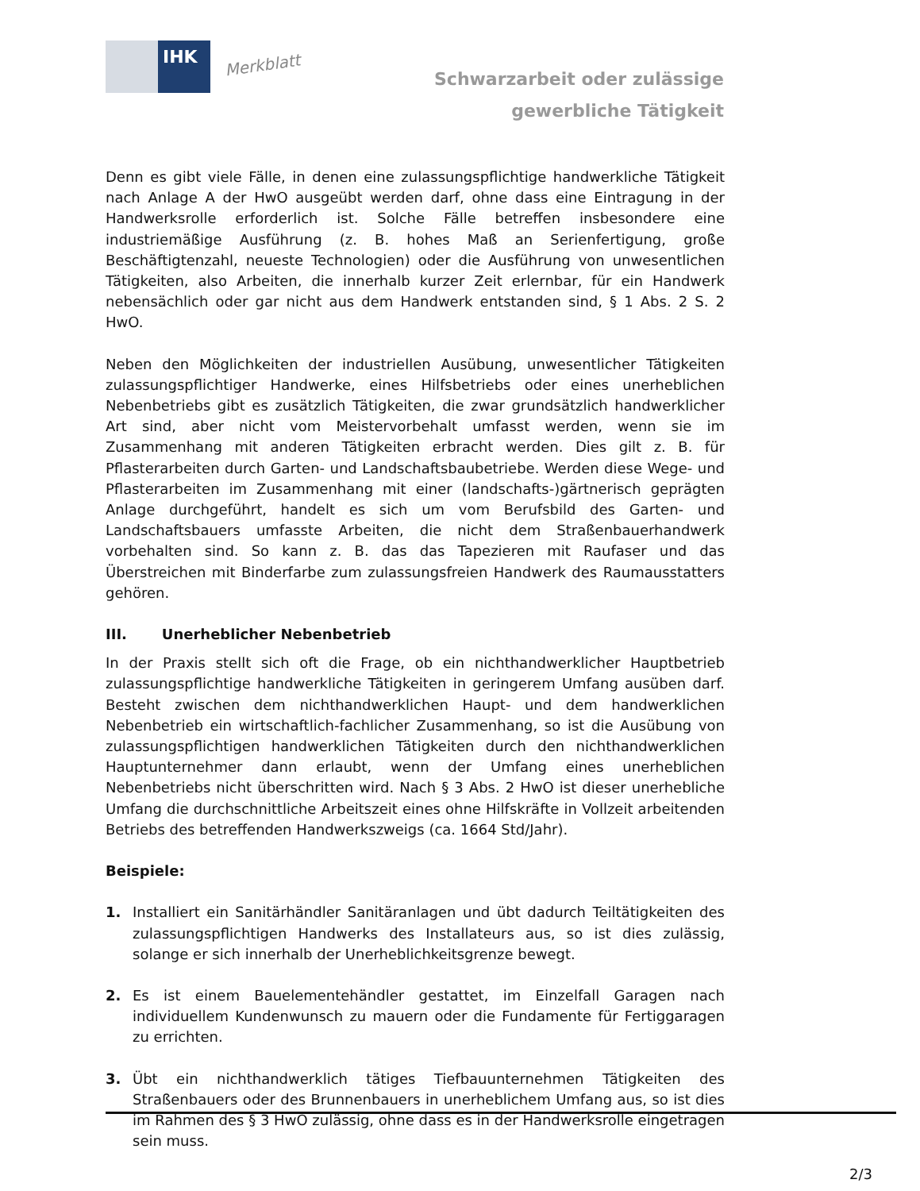IHK
Merkblatt
Schwarzarbeit oder zulässige
gewerbliche Tätigkeit
Denn es gibt viele Fälle, in denen eine zulassungspflichtige handwerkliche Tätigkeit nach Anlage A der HwO ausgeübt werden darf, ohne dass eine Eintragung in der Handwerksrolle erforderlich ist. Solche Fälle betreffen insbesondere eine industriemäßige Ausführung (z. B. hohes Maß an Serienfertigung, große Beschäftigtenzahl, neueste Technologien) oder die Ausführung von unwesentlichen Tätigkeiten, also Arbeiten, die innerhalb kurzer Zeit erlernbar, für ein Handwerk nebensächlich oder gar nicht aus dem Handwerk entstanden sind, § 1 Abs. 2 S. 2 HwO.
Neben den Möglichkeiten der industriellen Ausübung, unwesentlicher Tätigkeiten zulassungspflichtiger Handwerke, eines Hilfsbetriebs oder eines unerheblichen Nebenbetriebs gibt es zusätzlich Tätigkeiten, die zwar grundsätzlich handwerklicher Art sind, aber nicht vom Meistervorbehalt umfasst werden, wenn sie im Zusammenhang mit anderen Tätigkeiten erbracht werden. Dies gilt z. B. für Pflasterarbeiten durch Garten- und Landschaftsbaubetriebe. Werden diese Wege- und Pflasterarbeiten im Zusammenhang mit einer (landschafts-)gärtnerisch geprägten Anlage durchgeführt, handelt es sich um vom Berufsbild des Garten- und Landschaftsbauers umfasste Arbeiten, die nicht dem Straßenbauerhandwerk vorbehalten sind. So kann z. B. das das Tapezieren mit Raufaser und das Überstreichen mit Binderfarbe zum zulassungsfreien Handwerk des Raumausstatters gehören.
III. Unerheblicher Nebenbetrieb
In der Praxis stellt sich oft die Frage, ob ein nichthandwerklicher Hauptbetrieb zulassungspflichtige handwerkliche Tätigkeiten in geringerem Umfang ausüben darf. Besteht zwischen dem nichthandwerklichen Haupt- und dem handwerklichen Nebenbetrieb ein wirtschaftlich-fachlicher Zusammenhang, so ist die Ausübung von zulassungspflichtigen handwerklichen Tätigkeiten durch den nichthandwerklichen Hauptunternehmer dann erlaubt, wenn der Umfang eines unerheblichen Nebenbetriebs nicht überschritten wird. Nach § 3 Abs. 2 HwO ist dieser unerhebliche Umfang die durchschnittliche Arbeitszeit eines ohne Hilfskräfte in Vollzeit arbeitenden Betriebs des betreffenden Handwerkszweigs (ca. 1664 Std/Jahr).
Beispiele:
1. Installiert ein Sanitärhändler Sanitäranlagen und übt dadurch Teiltätigkeiten des zulassungspflichtigen Handwerks des Installateurs aus, so ist dies zulässig, solange er sich innerhalb der Unerheblichkeitsgrenze bewegt.
2. Es ist einem Bauelementehändler gestattet, im Einzelfall Garagen nach individuellem Kundenwunsch zu mauern oder die Fundamente für Fertiggaragen zu errichten.
3. Übt ein nichthandwerklich tätiges Tiefbauunternehmen Tätigkeiten des Straßenbauers oder des Brunnenbauers in unerheblichem Umfang aus, so ist dies im Rahmen des § 3 HwO zulässig, ohne dass es in der Handwerksrolle eingetragen sein muss.
2/3